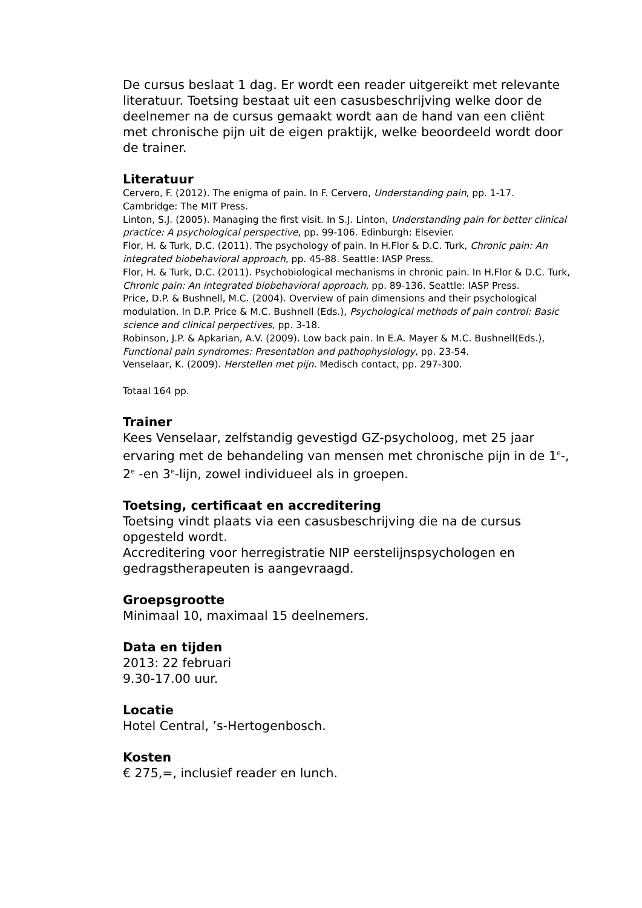De cursus beslaat 1 dag. Er wordt een reader uitgereikt met relevante literatuur. Toetsing bestaat uit een casusbeschrijving welke door de deelnemer na de cursus gemaakt wordt aan de hand van een cliënt met chronische pijn uit de eigen praktijk, welke beoordeeld wordt door de trainer.
Literatuur
Cervero, F. (2012). The enigma of pain. In F. Cervero, Understanding pain, pp. 1-17. Cambridge: The MIT Press.
Linton, S.J. (2005). Managing the first visit. In S.J. Linton, Understanding pain for better clinical practice: A psychological perspective, pp. 99-106. Edinburgh: Elsevier.
Flor, H. & Turk, D.C. (2011). The psychology of pain. In H.Flor & D.C. Turk, Chronic pain: An integrated biobehavioral approach, pp. 45-88. Seattle: IASP Press.
Flor, H. & Turk, D.C. (2011). Psychobiological mechanisms in chronic pain. In H.Flor & D.C. Turk, Chronic pain: An integrated biobehavioral approach, pp. 89-136. Seattle: IASP Press.
Price, D.P. & Bushnell, M.C. (2004). Overview of pain dimensions and their psychological modulation. In D.P. Price & M.C. Bushnell (Eds.), Psychological methods of pain control: Basic science and clinical perpectives, pp. 3-18.
Robinson, J.P. & Apkarian, A.V. (2009). Low back pain. In E.A. Mayer & M.C. Bushnell(Eds.), Functional pain syndromes: Presentation and pathophysiology, pp. 23-54.
Venselaar, K. (2009). Herstellen met pijn. Medisch contact, pp. 297-300.
Totaal 164 pp.
Trainer
Kees Venselaar, zelfstandig gevestigd GZ-psycholoog, met 25 jaar ervaring met de behandeling van mensen met chronische pijn in de 1<sup>e</sup>-, 2<sup>e</sup> -en 3<sup>e</sup>-lijn, zowel individueel als in groepen.
Toetsing, certificaat en accreditering
Toetsing vindt plaats via een casusbeschrijving die na de cursus opgesteld wordt.
Accreditering voor herregistratie NIP eerstelijnspsychologen en gedragstherapeuten is aangevraagd.
Groepsgrootte
Minimaal 10, maximaal 15 deelnemers.
Data en tijden
2013: 22 februari
9.30-17.00 uur.
Locatie
Hotel Central, ’s-Hertogenbosch.
Kosten
€ 275,=, inclusief reader en lunch.